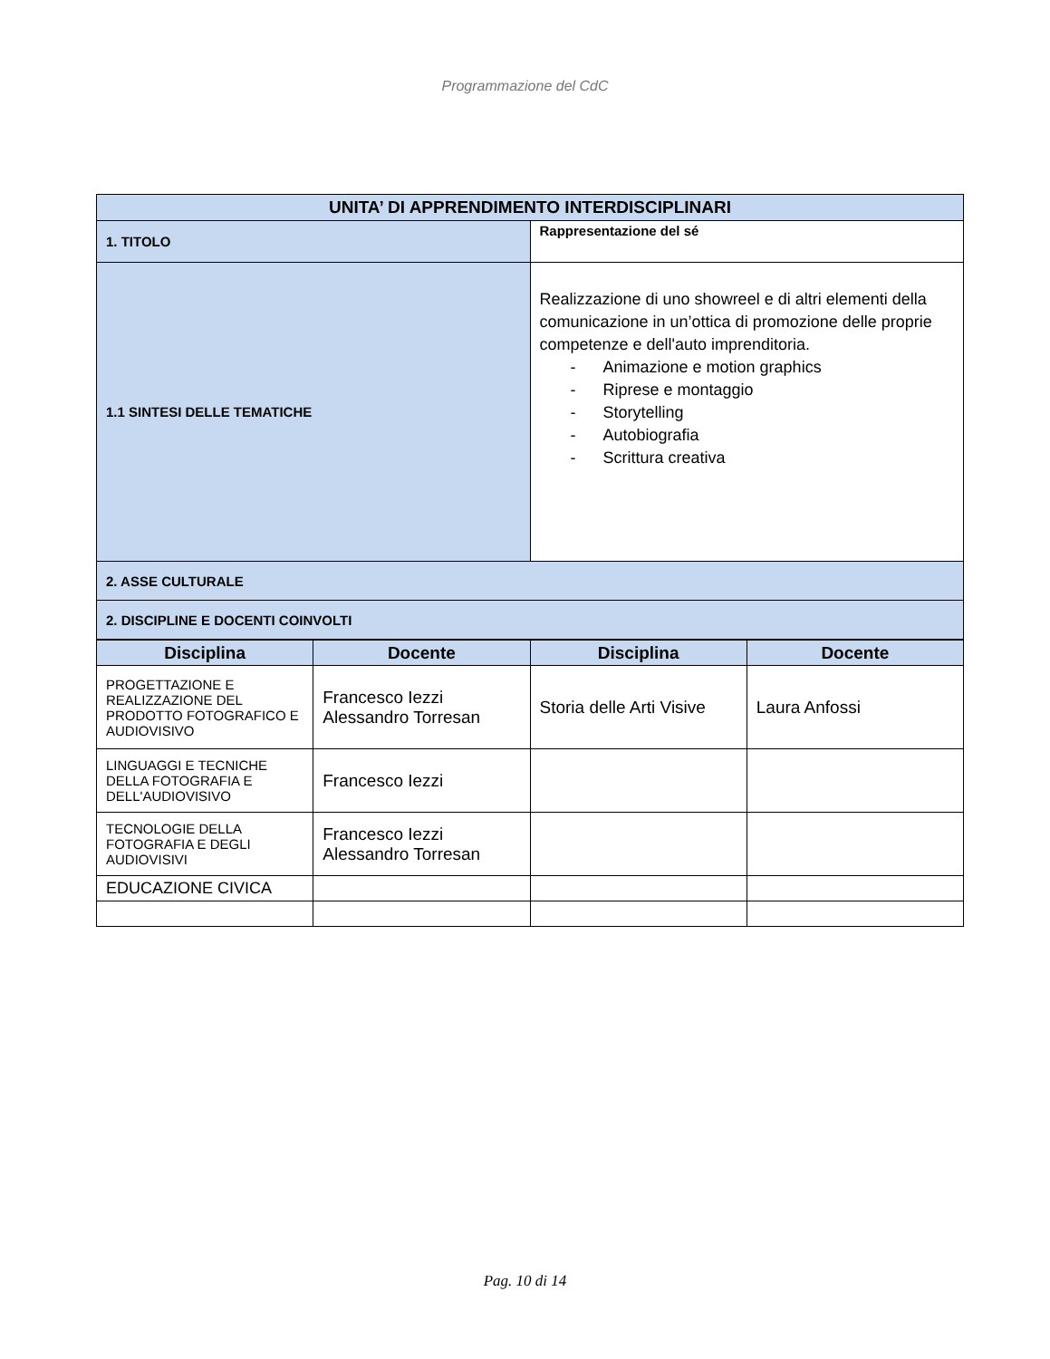Programmazione del CdC
| UNITA’ DI APPRENDIMENTO INTERDISCIPLINARI | |
| --- | --- |
| 1. TITOLO | Rappresentazione del sé |
| 1.1 SINTESI DELLE TEMATICHE | Realizzazione di uno showreel e di altri elementi della comunicazione in un’ottica di promozione delle proprie competenze e dell'auto imprenditoria. - Animazione e motion graphics - Riprese e montaggio - Storytelling - Autobiografia - Scrittura creativa |
| 2. ASSE CULTURALE | |
| 2. DISCIPLINE E DOCENTI COINVOLTI | |
| Disciplina | Docente | Disciplina | Docente |
| --- | --- | --- | --- |
| PROGETTAZIONE E REALIZZAZIONE DEL PRODOTTO FOTOGRAFICO E AUDIOVISIVO | Francesco Iezzi Alessandro Torresan | Storia delle Arti Visive | Laura Anfossi |
| LINGUAGGI E TECNICHE DELLA FOTOGRAFIA E DELL'AUDIOVISIVO | Francesco Iezzi | | |
| TECNOLOGIE DELLA FOTOGRAFIA E DEGLI AUDIOVISIVI | Francesco Iezzi Alessandro Torresan | | |
| EDUCAZIONE CIVICA | | | |
Pag. 10 di 14